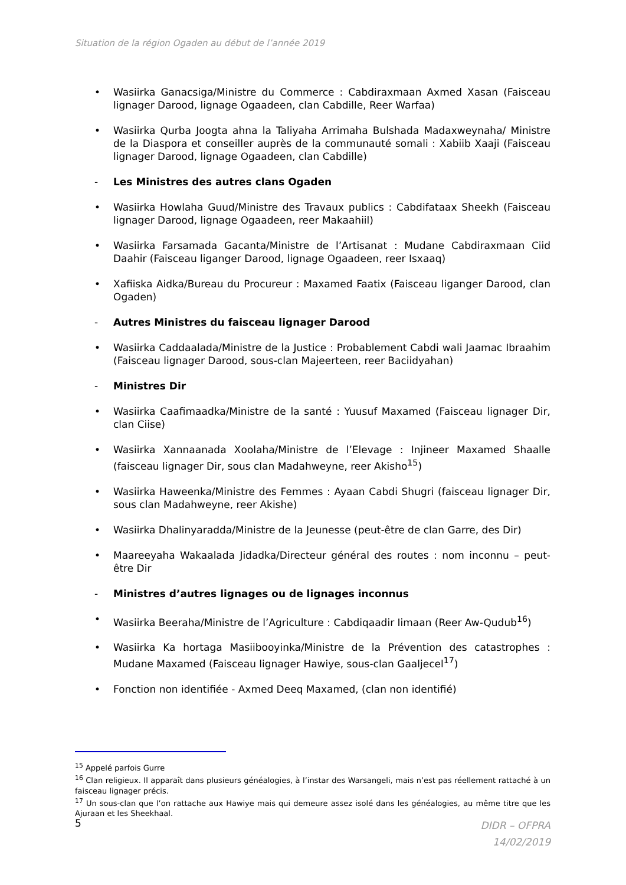Situation de la région Ogaden au début de l’année 2019
• Wasiirka Ganacsiga/Ministre du Commerce : Cabdiraxmaan Axmed Xasan (Faisceau lignager Darood, lignage Ogaadeen, clan Cabdille, Reer Warfaa)
• Wasiirka Qurba Joogta ahna la Taliyaha Arrimaha Bulshada Madaxweynaha/ Ministre de la Diaspora et conseiller auprès de la communauté somali : Xabiib Xaaji (Faisceau lignager Darood, lignage Ogaadeen, clan Cabdille)
- Les Ministres des autres clans Ogaden
• Wasiirka Howlaha Guud/Ministre des Travaux publics : Cabdifataax Sheekh (Faisceau lignager Darood, lignage Ogaadeen, reer Makaahiil)
• Wasiirka Farsamada Gacanta/Ministre de l’Artisanat : Mudane Cabdiraxmaan Ciid Daahir (Faisceau liganger Darood, lignage Ogaadeen, reer Isxaaq)
• Xafiiska Aidka/Bureau du Procureur : Maxamed Faatix (Faisceau liganger Darood, clan Ogaden)
- Autres Ministres du faisceau lignager Darood
• Wasiirka Caddaalada/Ministre de la Justice : Probablement Cabdi wali Jaamac Ibraahim (Faisceau lignager Darood, sous-clan Majeerteen, reer Baciidyahan)
- Ministres Dir
• Wasiirka Caafimaadka/Ministre de la santé : Yuusuf Maxamed (Faisceau lignager Dir, clan Ciise)
• Wasiirka Xannaanada Xoolaha/Ministre de l’Elevage : Injineer Maxamed Shaalle (faisceau lignager Dir, sous clan Madahweyne, reer Akisho<sup>15</sup>)
• Wasiirka Haweenka/Ministre des Femmes : Ayaan Cabdi Shugri (faisceau lignager Dir, sous clan Madahweyne, reer Akishe)
• Wasiirka Dhalinyaradda/Ministre de la Jeunesse (peut-être de clan Garre, des Dir)
• Maareeyaha Wakaalada Jidadka/Directeur général des routes : nom inconnu – peut-être Dir
- Ministres d’autres lignages ou de lignages inconnus
• Wasiirka Beeraha/Ministre de l’Agriculture : Cabdiqaadir Iimaan (Reer Aw-Qudub<sup>16</sup>)
• Wasiirka Ka hortaga Masiibooyinka/Ministre de la Prévention des catastrophes : Mudane Maxamed (Faisceau lignager Hawiye, sous-clan Gaaljecel<sup>17</sup>)
• Fonction non identifiée - Axmed Deeq Maxamed, (clan non identifié)
<sup>15</sup> Appelé parfois Gurre
<sup>16</sup> Clan religieux. Il apparaît dans plusieurs généalogies, à l’instar des Warsangeli, mais n’est pas réellement rattaché à un faisceau lignager précis.
<sup>17</sup> Un sous-clan que l’on rattache aux Hawiye mais qui demeure assez isolé dans les généalogies, au même titre que les Ajuraan et les Sheekhaal.
5 DIDR – OFPRA
14/02/2019